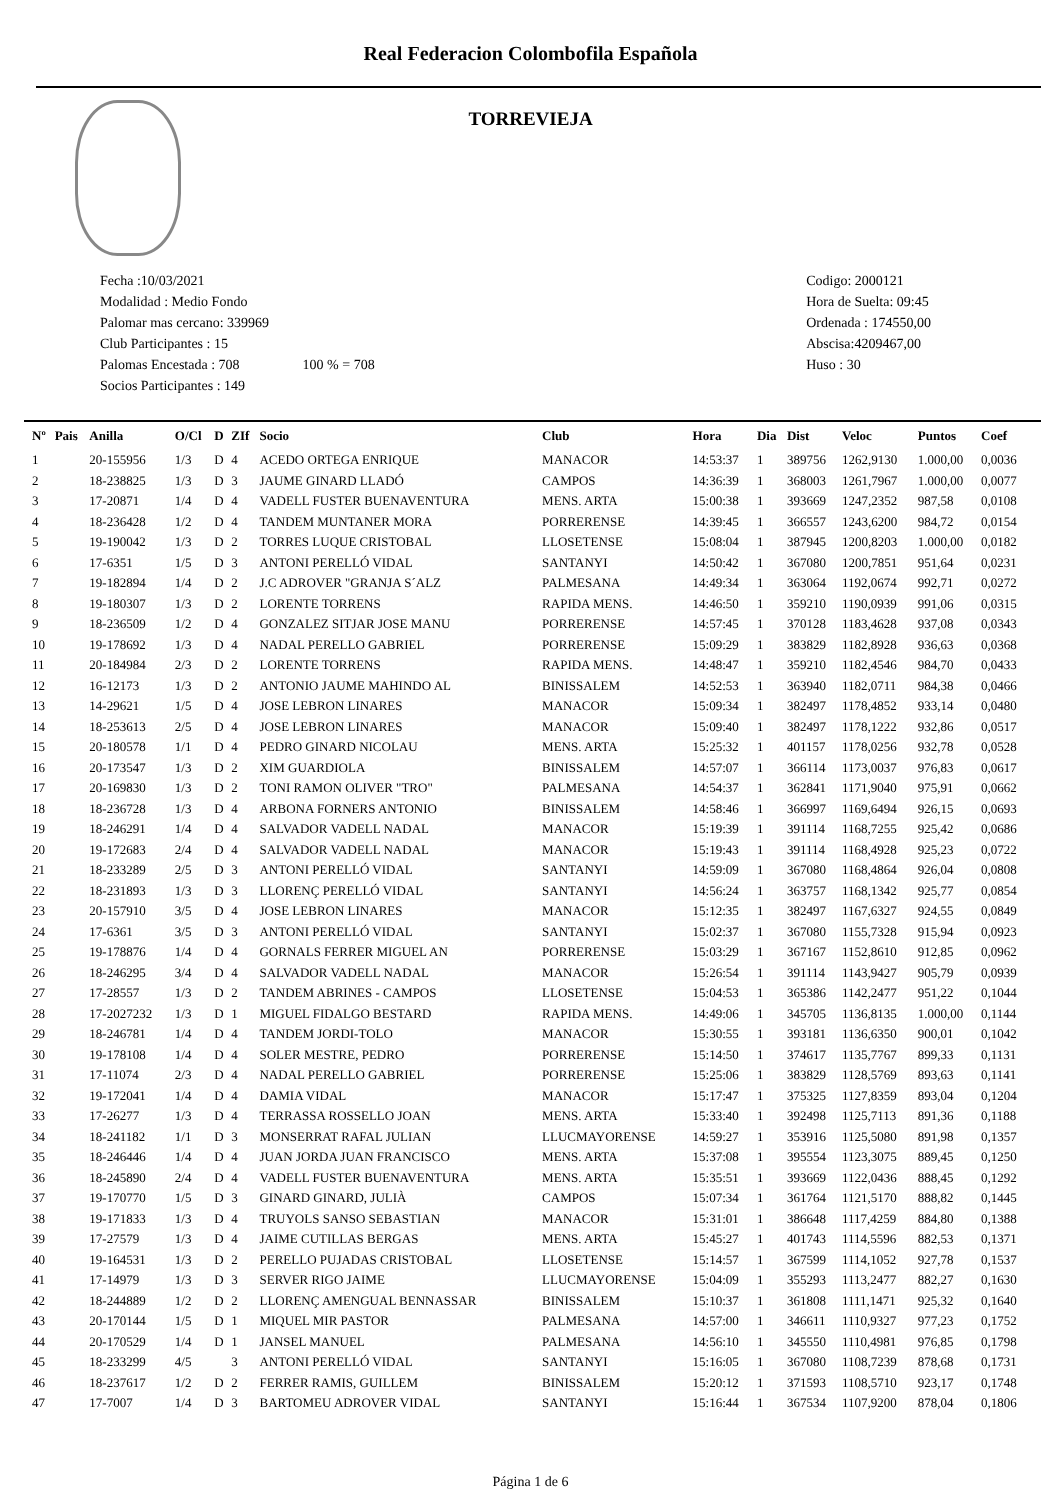Real Federacion Colombofila Española
TORREVIEJA
Fecha :10/03/2021
Modalidad : Medio Fondo
Palomar mas cercano: 339969
Club Participantes : 15
Palomas Encestada : 708 100 % = 708
Socios Participantes : 149
Codigo: 2000121
Hora de Suelta: 09:45
Ordenada : 174550,00
Abscisa:4209467,00
Huso : 30
| Nº | Pais | Anilla | O/Cl | D | ZIf | Socio | Club | Hora | Dia | Dist | Veloc | Puntos | Coef |
| --- | --- | --- | --- | --- | --- | --- | --- | --- | --- | --- | --- | --- | --- |
| 1 | | 20-155956 | 1/3 | D | 4 | ACEDO ORTEGA ENRIQUE | MANACOR | 14:53:37 | 1 | 389756 | 1262,9130 | 1.000,00 | 0,0036 |
| 2 | | 18-238825 | 1/3 | D | 3 | JAUME GINARD LLADÓ | CAMPOS | 14:36:39 | 1 | 368003 | 1261,7967 | 1.000,00 | 0,0077 |
| 3 | | 17-20871 | 1/4 | D | 4 | VADELL FUSTER BUENAVENTURA | MENS. ARTA | 15:00:38 | 1 | 393669 | 1247,2352 | 987,58 | 0,0108 |
| 4 | | 18-236428 | 1/2 | D | 4 | TANDEM MUNTANER MORA | PORRERENSE | 14:39:45 | 1 | 366557 | 1243,6200 | 984,72 | 0,0154 |
| 5 | | 19-190042 | 1/3 | D | 2 | TORRES LUQUE CRISTOBAL | LLOSETENSE | 15:08:04 | 1 | 387945 | 1200,8203 | 1.000,00 | 0,0182 |
| 6 | | 17-6351 | 1/5 | D | 3 | ANTONI PERELLÓ VIDAL | SANTANYI | 14:50:42 | 1 | 367080 | 1200,7851 | 951,64 | 0,0231 |
| 7 | | 19-182894 | 1/4 | D | 2 | J.C ADROVER "GRANJA S´ALZ | PALMESANA | 14:49:34 | 1 | 363064 | 1192,0674 | 992,71 | 0,0272 |
| 8 | | 19-180307 | 1/3 | D | 2 | LORENTE TORRENS | RAPIDA MENS. | 14:46:50 | 1 | 359210 | 1190,0939 | 991,06 | 0,0315 |
| 9 | | 18-236509 | 1/2 | D | 4 | GONZALEZ SITJAR JOSE MANU | PORRERENSE | 14:57:45 | 1 | 370128 | 1183,4628 | 937,08 | 0,0343 |
| 10 | | 19-178692 | 1/3 | D | 4 | NADAL PERELLO GABRIEL | PORRERENSE | 15:09:29 | 1 | 383829 | 1182,8928 | 936,63 | 0,0368 |
| 11 | | 20-184984 | 2/3 | D | 2 | LORENTE TORRENS | RAPIDA MENS. | 14:48:47 | 1 | 359210 | 1182,4546 | 984,70 | 0,0433 |
| 12 | | 16-12173 | 1/3 | D | 2 | ANTONIO JAUME MAHINDO AL | BINISSALEM | 14:52:53 | 1 | 363940 | 1182,0711 | 984,38 | 0,0466 |
| 13 | | 14-29621 | 1/5 | D | 4 | JOSE LEBRON LINARES | MANACOR | 15:09:34 | 1 | 382497 | 1178,4852 | 933,14 | 0,0480 |
| 14 | | 18-253613 | 2/5 | D | 4 | JOSE LEBRON LINARES | MANACOR | 15:09:40 | 1 | 382497 | 1178,1222 | 932,86 | 0,0517 |
| 15 | | 20-180578 | 1/1 | D | 4 | PEDRO GINARD NICOLAU | MENS. ARTA | 15:25:32 | 1 | 401157 | 1178,0256 | 932,78 | 0,0528 |
| 16 | | 20-173547 | 1/3 | D | 2 | XIM GUARDIOLA | BINISSALEM | 14:57:07 | 1 | 366114 | 1173,0037 | 976,83 | 0,0617 |
| 17 | | 20-169830 | 1/3 | D | 2 | TONI RAMON OLIVER "TRO" | PALMESANA | 14:54:37 | 1 | 362841 | 1171,9040 | 975,91 | 0,0662 |
| 18 | | 18-236728 | 1/3 | D | 4 | ARBONA FORNERS ANTONIO | BINISSALEM | 14:58:46 | 1 | 366997 | 1169,6494 | 926,15 | 0,0693 |
| 19 | | 18-246291 | 1/4 | D | 4 | SALVADOR VADELL NADAL | MANACOR | 15:19:39 | 1 | 391114 | 1168,7255 | 925,42 | 0,0686 |
| 20 | | 19-172683 | 2/4 | D | 4 | SALVADOR VADELL NADAL | MANACOR | 15:19:43 | 1 | 391114 | 1168,4928 | 925,23 | 0,0722 |
| 21 | | 18-233289 | 2/5 | D | 3 | ANTONI PERELLÓ VIDAL | SANTANYI | 14:59:09 | 1 | 367080 | 1168,4864 | 926,04 | 0,0808 |
| 22 | | 18-231893 | 1/3 | D | 3 | LLORENÇ PERELLÓ VIDAL | SANTANYI | 14:56:24 | 1 | 363757 | 1168,1342 | 925,77 | 0,0854 |
| 23 | | 20-157910 | 3/5 | D | 4 | JOSE LEBRON LINARES | MANACOR | 15:12:35 | 1 | 382497 | 1167,6327 | 924,55 | 0,0849 |
| 24 | | 17-6361 | 3/5 | D | 3 | ANTONI PERELLÓ VIDAL | SANTANYI | 15:02:37 | 1 | 367080 | 1155,7328 | 915,94 | 0,0923 |
| 25 | | 19-178876 | 1/4 | D | 4 | GORNALS FERRER MIGUEL AN | PORRERENSE | 15:03:29 | 1 | 367167 | 1152,8610 | 912,85 | 0,0962 |
| 26 | | 18-246295 | 3/4 | D | 4 | SALVADOR VADELL NADAL | MANACOR | 15:26:54 | 1 | 391114 | 1143,9427 | 905,79 | 0,0939 |
| 27 | | 17-28557 | 1/3 | D | 2 | TANDEM ABRINES - CAMPOS | LLOSETENSE | 15:04:53 | 1 | 365386 | 1142,2477 | 951,22 | 0,1044 |
| 28 | | 17-2027232 | 1/3 | D | 1 | MIGUEL FIDALGO BESTARD | RAPIDA MENS. | 14:49:06 | 1 | 345705 | 1136,8135 | 1.000,00 | 0,1144 |
| 29 | | 18-246781 | 1/4 | D | 4 | TANDEM JORDI-TOLO | MANACOR | 15:30:55 | 1 | 393181 | 1136,6350 | 900,01 | 0,1042 |
| 30 | | 19-178108 | 1/4 | D | 4 | SOLER MESTRE, PEDRO | PORRERENSE | 15:14:50 | 1 | 374617 | 1135,7767 | 899,33 | 0,1131 |
| 31 | | 17-11074 | 2/3 | D | 4 | NADAL PERELLO GABRIEL | PORRERENSE | 15:25:06 | 1 | 383829 | 1128,5769 | 893,63 | 0,1141 |
| 32 | | 19-172041 | 1/4 | D | 4 | DAMIA VIDAL | MANACOR | 15:17:47 | 1 | 375325 | 1127,8359 | 893,04 | 0,1204 |
| 33 | | 17-26277 | 1/3 | D | 4 | TERRASSA ROSSELLO JOAN | MENS. ARTA | 15:33:40 | 1 | 392498 | 1125,7113 | 891,36 | 0,1188 |
| 34 | | 18-241182 | 1/1 | D | 3 | MONSERRAT RAFAL JULIAN | LLUCMAYORENSE | 14:59:27 | 1 | 353916 | 1125,5080 | 891,98 | 0,1357 |
| 35 | | 18-246446 | 1/4 | D | 4 | JUAN JORDA JUAN FRANCISCO | MENS. ARTA | 15:37:08 | 1 | 395554 | 1123,3075 | 889,45 | 0,1250 |
| 36 | | 18-245890 | 2/4 | D | 4 | VADELL FUSTER BUENAVENTURA | MENS. ARTA | 15:35:51 | 1 | 393669 | 1122,0436 | 888,45 | 0,1292 |
| 37 | | 19-170770 | 1/5 | D | 3 | GINARD GINARD, JULIÀ | CAMPOS | 15:07:34 | 1 | 361764 | 1121,5170 | 888,82 | 0,1445 |
| 38 | | 19-171833 | 1/3 | D | 4 | TRUYOLS SANSO SEBASTIAN | MANACOR | 15:31:01 | 1 | 386648 | 1117,4259 | 884,80 | 0,1388 |
| 39 | | 17-27579 | 1/3 | D | 4 | JAIME CUTILLAS BERGAS | MENS. ARTA | 15:45:27 | 1 | 401743 | 1114,5596 | 882,53 | 0,1371 |
| 40 | | 19-164531 | 1/3 | D | 2 | PERELLO PUJADAS CRISTOBAL | LLOSETENSE | 15:14:57 | 1 | 367599 | 1114,1052 | 927,78 | 0,1537 |
| 41 | | 17-14979 | 1/3 | D | 3 | SERVER RIGO JAIME | LLUCMAYORENSE | 15:04:09 | 1 | 355293 | 1113,2477 | 882,27 | 0,1630 |
| 42 | | 18-244889 | 1/2 | D | 2 | LLORENÇ AMENGUAL BENNASSAR | BINISSALEM | 15:10:37 | 1 | 361808 | 1111,1471 | 925,32 | 0,1640 |
| 43 | | 20-170144 | 1/5 | D | 1 | MIQUEL MIR PASTOR | PALMESANA | 14:57:00 | 1 | 346611 | 1110,9327 | 977,23 | 0,1752 |
| 44 | | 20-170529 | 1/4 | D | 1 | JANSEL MANUEL | PALMESANA | 14:56:10 | 1 | 345550 | 1110,4981 | 976,85 | 0,1798 |
| 45 | | 18-233299 | 4/5 | | 3 | ANTONI PERELLÓ VIDAL | SANTANYI | 15:16:05 | 1 | 367080 | 1108,7239 | 878,68 | 0,1731 |
| 46 | | 18-237617 | 1/2 | D | 2 | FERRER RAMIS, GUILLEM | BINISSALEM | 15:20:12 | 1 | 371593 | 1108,5710 | 923,17 | 0,1748 |
| 47 | | 17-7007 | 1/4 | D | 3 | BARTOMEU ADROVER VIDAL | SANTANYI | 15:16:44 | 1 | 367534 | 1107,9200 | 878,04 | 0,1806 |
Página 1 de 6